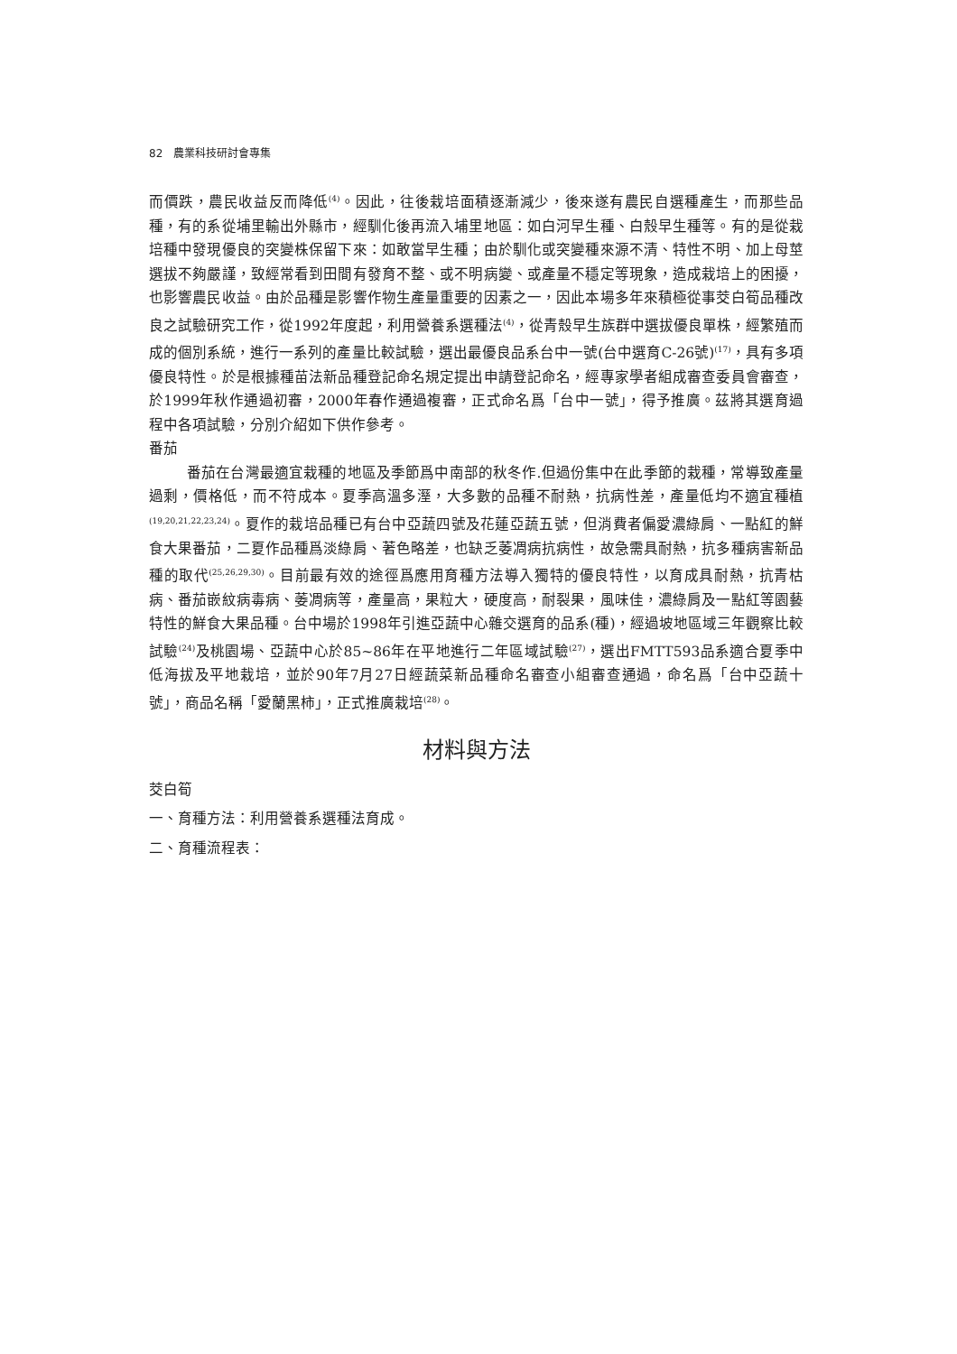82　農業科技研討會專集
而價跌，農民收益反而降低<sup>(4)</sup>。因此，往後栽培面積逐漸減少，後來遂有農民自選種產生，而那些品種，有的系從埔里輸出外縣市，經馴化後再流入埔里地區：如白河早生種、白殼早生種等。有的是從栽培種中發現優良的突變株保留下來：如敢當早生種；由於馴化或突變種來源不清、特性不明、加上母莖選拔不夠嚴謹，致經常看到田間有發育不整、或不明病變、或產量不穩定等現象，造成栽培上的困擾，也影響農民收益。由於品種是影響作物生產量重要的因素之一，因此本場多年來積極從事茭白筍品種改良之試驗研究工作，從1992年度起，利用營養系選種法<sup>(4)</sup>，從青殼早生族群中選拔優良單株，經繁殖而成的個別系統，進行一系列的產量比較試驗，選出最優良品系台中一號(台中選育C-26號)<sup>(17)</sup>，具有多項優良特性。於是根據種苗法新品種登記命名規定提出申請登記命名，經專家學者組成審查委員會審查，於1999年秋作通過初審，2000年春作通過複審，正式命名爲「台中一號」，得予推廣。茲將其選育過程中各項試驗，分別介紹如下供作參考。
番茄
番茄在台灣最適宜栽種的地區及季節爲中南部的秋冬作.但過份集中在此季節的栽種，常導致產量過剩，價格低，而不符成本。夏季高溫多溼，大多數的品種不耐熱，抗病性差，產量低均不適宜種植<sup>(19,20,21,22,23,24)</sup>。夏作的栽培品種已有台中亞蔬四號及花蓮亞蔬五號，但消費者偏愛濃綠肩、一點紅的鮮食大果番茄，二夏作品種爲淡綠肩、著色略差，也缺乏萎凋病抗病性，故急需具耐熱，抗多種病害新品種的取代<sup>(25,26,29,30)</sup>。目前最有效的途徑爲應用育種方法導入獨特的優良特性，以育成具耐熱，抗青枯病、番茄嵌紋病毒病、萎凋病等，產量高，果粒大，硬度高，耐裂果，風味佳，濃綠肩及一點紅等園藝特性的鮮食大果品種。台中場於1998年引進亞蔬中心雜交選育的品系(種)，經過坡地區域三年觀察比較試驗<sup>(24)</sup>及桃園場、亞蔬中心於85~86年在平地進行二年區域試驗<sup>(27)</sup>，選出FMTT593品系適合夏季中低海拔及平地栽培，並於90年7月27日經蔬菜新品種命名審查小組審查通過，命名爲「台中亞蔬十號」，商品名稱「愛蘭黑柿」，正式推廣栽培<sup>(28)</sup>。
材料與方法
茭白筍
一、育種方法：利用營養系選種法育成。
二、育種流程表：